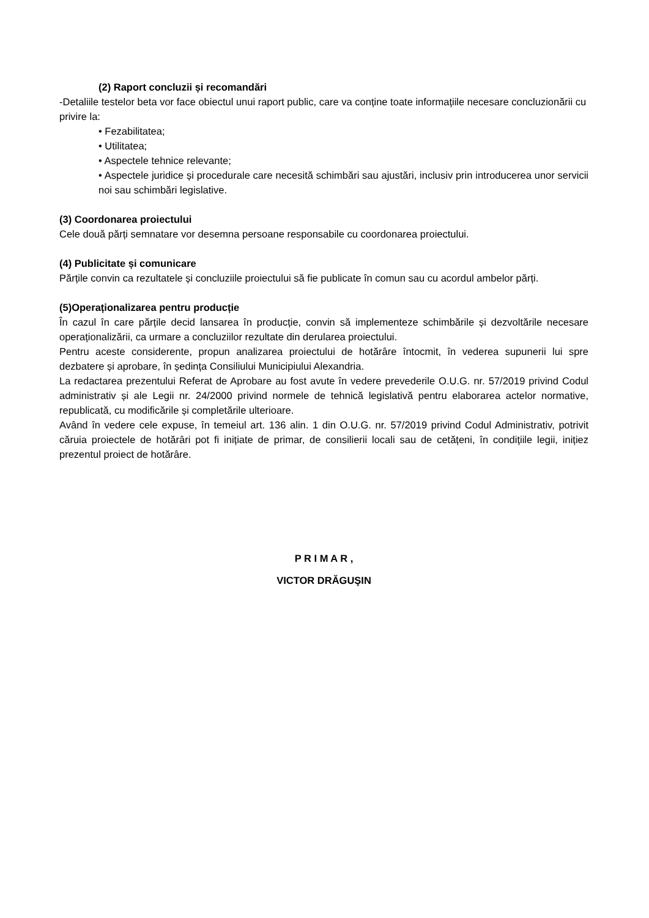(2) Raport concluzii și recomandări
-Detaliile testelor beta vor face obiectul unui raport public, care va conține toate informațiile necesare concluzionării cu privire la:
• Fezabilitatea;
• Utilitatea;
• Aspectele tehnice relevante;
• Aspectele juridice și procedurale care necesită schimbări sau ajustări, inclusiv prin introducerea unor servicii noi sau schimbări legislative.
(3) Coordonarea proiectului
Cele două părți semnatare vor desemna persoane responsabile cu coordonarea proiectului.
(4) Publicitate și comunicare
Părțile convin ca rezultatele și concluziile proiectului să fie publicate în comun sau cu acordul ambelor părți.
(5)Operaționalizarea pentru producție
În cazul în care părțile decid lansarea în producție, convin să implementeze schimbările și dezvoltările necesare operaționalizării, ca urmare a concluziilor rezultate din derularea proiectului.
Pentru aceste considerente, propun analizarea proiectului de hotărâre întocmit, în vederea supunerii lui spre dezbatere și aprobare, în ședința Consiliului Municipiului Alexandria.
La redactarea prezentului Referat de Aprobare au fost avute în vedere prevederile O.U.G. nr. 57/2019 privind Codul administrativ și ale Legii nr. 24/2000 privind normele de tehnică legislativă pentru elaborarea actelor normative, republicată, cu modificările și completările ulterioare.
Având în vedere cele expuse, în temeiul art. 136 alin. 1 din O.U.G. nr. 57/2019 privind Codul Administrativ, potrivit căruia proiectele de hotărâri pot fi inițiate de primar, de consilierii locali sau de cetățeni, în condițiile legii, inițiez prezentul proiect de hotărâre.
P R I M A R ,
VICTOR DRĂGUŞIN